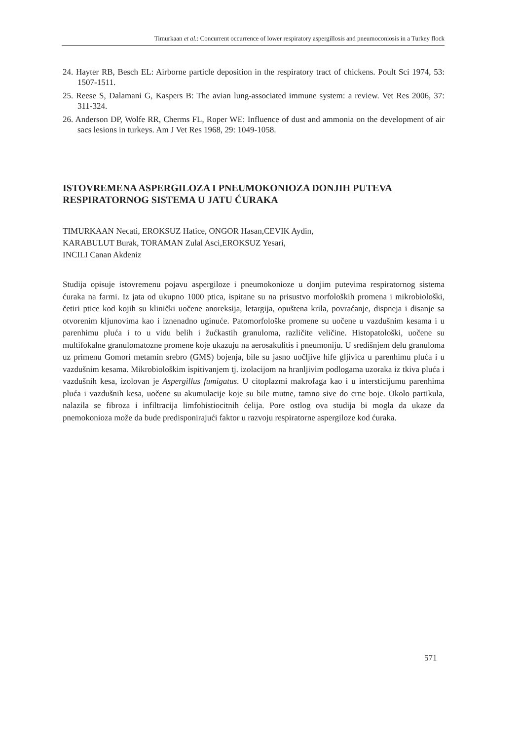Timurkaan et al.: Concurrent occurrence of lower respiratory aspergillosis and pneumoconiosis in a Turkey flock
24. Hayter RB, Besch EL: Airborne particle deposition in the respiratory tract of chickens. Poult Sci 1974, 53: 1507-1511.
25. Reese S, Dalamani G, Kaspers B: The avian lung-associated immune system: a review. Vet Res 2006, 37: 311-324.
26. Anderson DP, Wolfe RR, Cherms FL, Roper WE: Influence of dust and ammonia on the development of air sacs lesions in turkeys. Am J Vet Res 1968, 29: 1049-1058.
ISTOVREMENA ASPERGILOZA I PNEUMOKONIOZA DONJIH PUTEVA RESPIRATORNOG SISTEMA U JATU ĆURAKA
TIMURKAAN Necati, EROKSUZ Hatice, ONGOR Hasan,CEVIK Aydin,
KARABULUT Burak, TORAMAN Zulal Asci,EROKSUZ Yesari,
INCILI Canan Akdeniz
Studija opisuje istovremenu pojavu aspergiloze i pneumokonioze u donjim putevima respiratornog sistema ćuraka na farmi. Iz jata od ukupno 1000 ptica, ispitane su na prisustvo morfoloških promena i mikrobiološki, četiri ptice kod kojih su klinički uočene anoreksija, letargija, opuštena krila, povraćanje, dispneja i disanje sa otvorenim kljunovima kao i iznenadno uginuće. Patomorfološke promene su uočene u vazdušnim kesama i u parenhimu pluća i to u vidu belih i žućkastih granuloma, različite veličine. Histopatološki, uočene su multifokalne granulomatozne promene koje ukazuju na aerosakulitis i pneumoniju. U središnjem delu granuloma uz primenu Gomori metamin srebro (GMS) bojenja, bile su jasno uočljive hife gljivica u parenhimu pluća i u vazdušnim kesama. Mikrobiološkim ispitivanjem tj. izolacijom na hranljivim podlogama uzoraka iz tkiva pluća i vazdušnih kesa, izolovan je Aspergillus fumigatus. U citoplazmi makrofaga kao i u intersticijumu parenhima pluća i vazdušnih kesa, uočene su akumulacije koje su bile mutne, tamno sive do crne boje. Okolo partikula, nalazila se fibroza i infiltracija limfohistiocitnih ćelija. Pore ostlog ova studija bi mogla da ukaze da pnemokonioza može da bude predisponirajući faktor u razvoju respiratorne aspergiloze kod ćuraka.
571